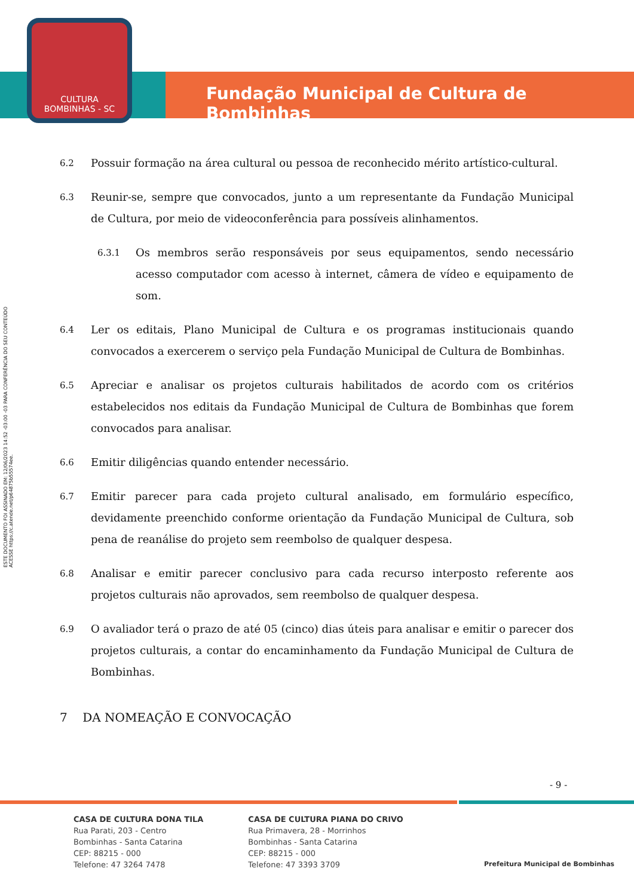CULTURA
BOMBINHAS - SC
Fundação Municipal de Cultura de Bombinhas
ESTE DOCUMENTO FOI ASSINADO EM: 12/06/2023 14:52 -03:00 -03 PARA CONFERÊNCIA DO SEU CONTEÚDO ACESSE https://c.atende.net/p64875b55574ee.
6.2
Possuir formação na área cultural ou pessoa de reconhecido mérito artístico-cultural.
6.3
Reunir-se, sempre que convocados, junto a um representante da Fundação Municipal de Cultura, por meio de videoconferência para possíveis alinhamentos.
6.3.1
Os membros serão responsáveis por seus equipamentos, sendo necessário acesso computador com acesso à internet, câmera de vídeo e equipamento de som.
6.4
Ler os editais, Plano Municipal de Cultura e os programas institucionais quando convocados a exercerem o serviço pela Fundação Municipal de Cultura de Bombinhas.
6.5
Apreciar e analisar os projetos culturais habilitados de acordo com os critérios estabelecidos nos editais da Fundação Municipal de Cultura de Bombinhas que forem convocados para analisar.
6.6
Emitir diligências quando entender necessário.
6.7
Emitir parecer para cada projeto cultural analisado, em formulário específico, devidamente preenchido conforme orientação da Fundação Municipal de Cultura, sob pena de reanálise do projeto sem reembolso de qualquer despesa.
6.8
Analisar e emitir parecer conclusivo para cada recurso interposto referente aos projetos culturais não aprovados, sem reembolso de qualquer despesa.
6.9
O avaliador terá o prazo de até 05 (cinco) dias úteis para analisar e emitir o parecer dos projetos culturais, a contar do encaminhamento da Fundação Municipal de Cultura de Bombinhas.
7 DA NOMEAÇÃO E CONVOCAÇÃO
- 9 -
CASA DE CULTURA DONA TILA
Rua Parati, 203 - Centro
Bombinhas - Santa Catarina
CEP: 88215 - 000
Telefone: 47 3264 7478
CASA DE CULTURA PIANA DO CRIVO
Rua Primavera, 28 - Morrinhos
Bombinhas - Santa Catarina
CEP: 88215 - 000
Telefone: 47 3393 3709
Prefeitura Municipal de Bombinhas